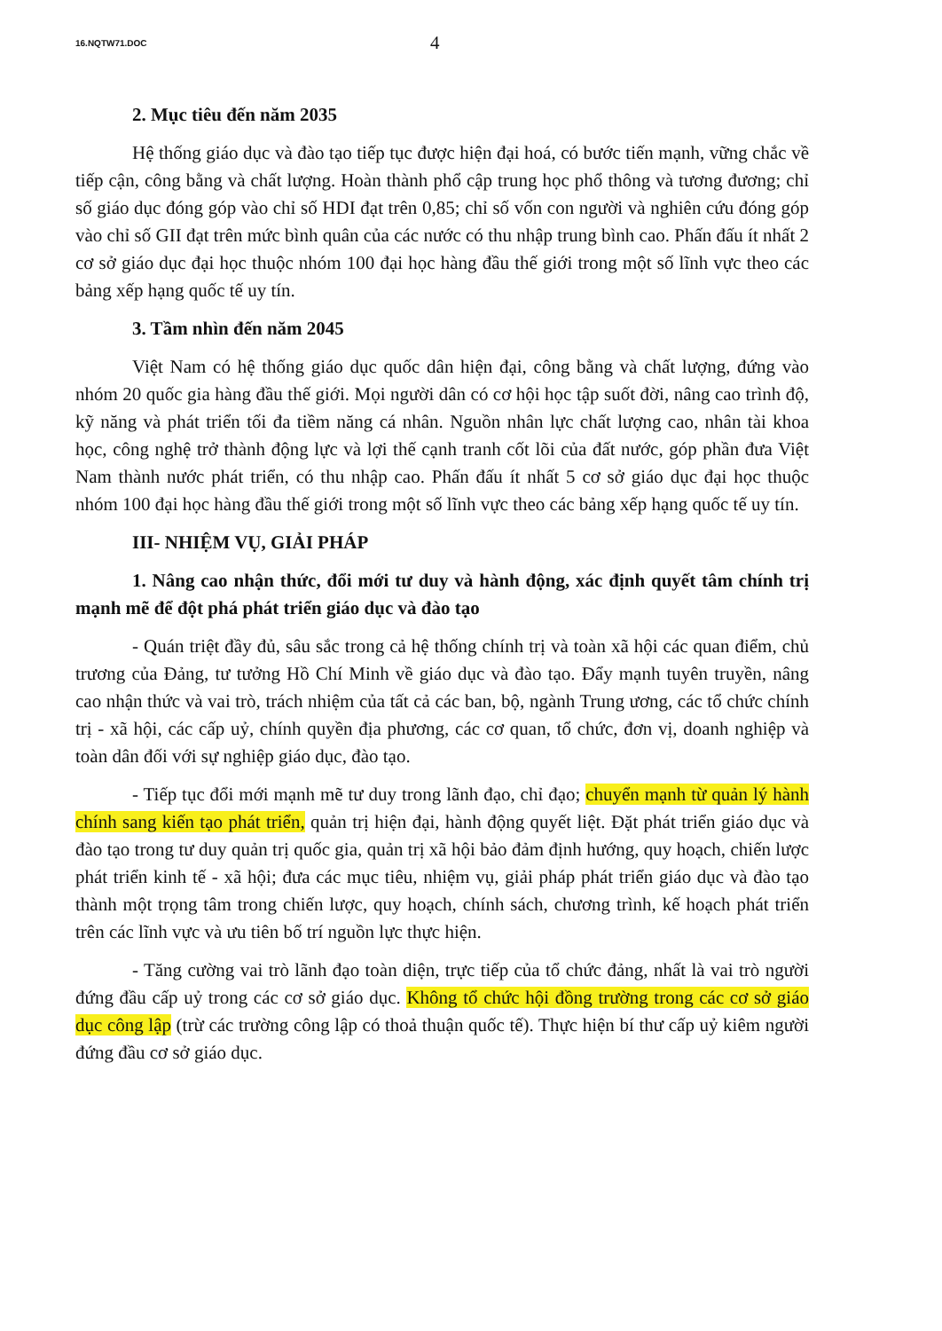16.NQTW71.DOC 4
2. Mục tiêu đến năm 2035
Hệ thống giáo dục và đào tạo tiếp tục được hiện đại hoá, có bước tiến mạnh, vững chắc về tiếp cận, công bằng và chất lượng. Hoàn thành phổ cập trung học phổ thông và tương đương; chỉ số giáo dục đóng góp vào chỉ số HDI đạt trên 0,85; chỉ số vốn con người và nghiên cứu đóng góp vào chỉ số GII đạt trên mức bình quân của các nước có thu nhập trung bình cao. Phấn đấu ít nhất 2 cơ sở giáo dục đại học thuộc nhóm 100 đại học hàng đầu thế giới trong một số lĩnh vực theo các bảng xếp hạng quốc tế uy tín.
3. Tầm nhìn đến năm 2045
Việt Nam có hệ thống giáo dục quốc dân hiện đại, công bằng và chất lượng, đứng vào nhóm 20 quốc gia hàng đầu thế giới. Mọi người dân có cơ hội học tập suốt đời, nâng cao trình độ, kỹ năng và phát triển tối đa tiềm năng cá nhân. Nguồn nhân lực chất lượng cao, nhân tài khoa học, công nghệ trở thành động lực và lợi thế cạnh tranh cốt lõi của đất nước, góp phần đưa Việt Nam thành nước phát triển, có thu nhập cao. Phấn đấu ít nhất 5 cơ sở giáo dục đại học thuộc nhóm 100 đại học hàng đầu thế giới trong một số lĩnh vực theo các bảng xếp hạng quốc tế uy tín.
III- NHIỆM VỤ, GIẢI PHÁP
1. Nâng cao nhận thức, đổi mới tư duy và hành động, xác định quyết tâm chính trị mạnh mẽ để đột phá phát triển giáo dục và đào tạo
- Quán triệt đầy đủ, sâu sắc trong cả hệ thống chính trị và toàn xã hội các quan điểm, chủ trương của Đảng, tư tưởng Hồ Chí Minh về giáo dục và đào tạo. Đẩy mạnh tuyên truyền, nâng cao nhận thức và vai trò, trách nhiệm của tất cả các ban, bộ, ngành Trung ương, các tổ chức chính trị - xã hội, các cấp uỷ, chính quyền địa phương, các cơ quan, tổ chức, đơn vị, doanh nghiệp và toàn dân đối với sự nghiệp giáo dục, đào tạo.
- Tiếp tục đổi mới mạnh mẽ tư duy trong lãnh đạo, chỉ đạo; chuyển mạnh từ quản lý hành chính sang kiến tạo phát triển, quản trị hiện đại, hành động quyết liệt. Đặt phát triển giáo dục và đào tạo trong tư duy quản trị quốc gia, quản trị xã hội bảo đảm định hướng, quy hoạch, chiến lược phát triển kinh tế - xã hội; đưa các mục tiêu, nhiệm vụ, giải pháp phát triển giáo dục và đào tạo thành một trọng tâm trong chiến lược, quy hoạch, chính sách, chương trình, kế hoạch phát triển trên các lĩnh vực và ưu tiên bố trí nguồn lực thực hiện.
- Tăng cường vai trò lãnh đạo toàn diện, trực tiếp của tổ chức đảng, nhất là vai trò người đứng đầu cấp uỷ trong các cơ sở giáo dục. Không tổ chức hội đồng trường trong các cơ sở giáo dục công lập (trừ các trường công lập có thoả thuận quốc tế). Thực hiện bí thư cấp uỷ kiêm người đứng đầu cơ sở giáo dục.